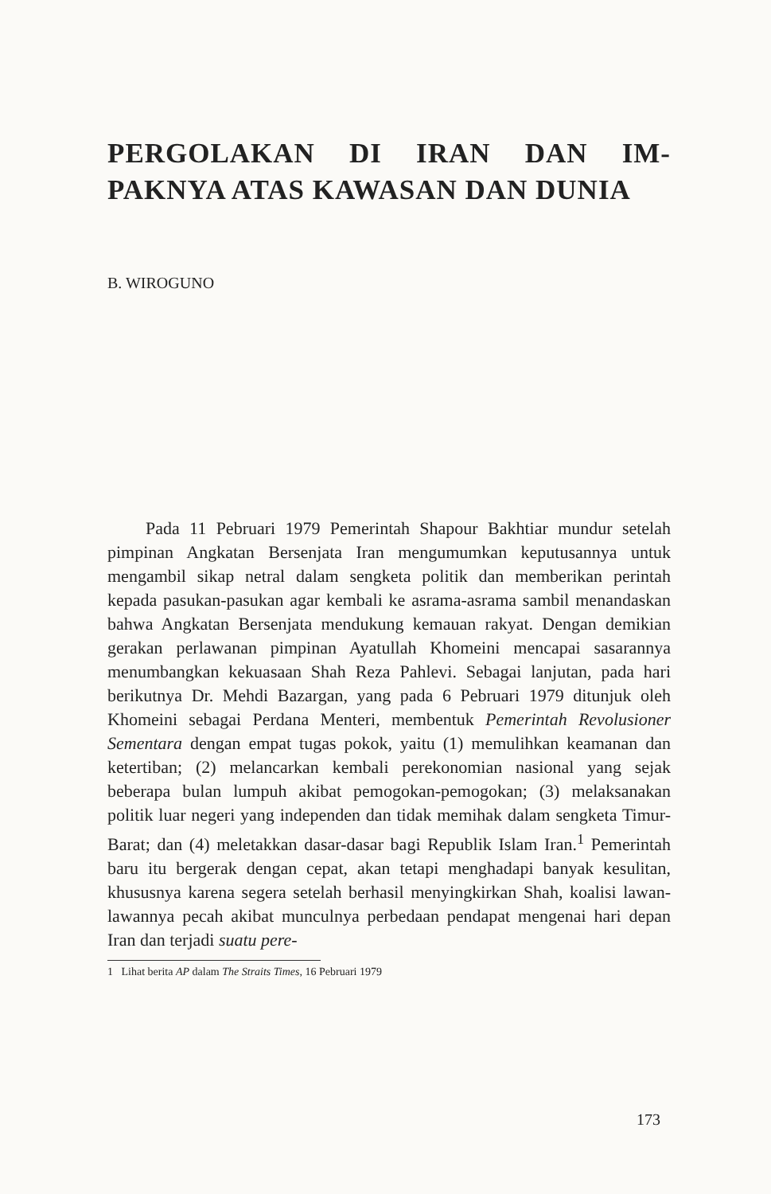PERGOLAKAN DI IRAN DAN IM-PAKNYA ATAS KAWASAN DAN DUNIA
B. WIROGUNO
Pada 11 Pebruari 1979 Pemerintah Shapour Bakhtiar mundur setelah pimpinan Angkatan Bersenjata Iran mengumumkan keputusannya untuk mengambil sikap netral dalam sengketa politik dan memberikan perintah kepada pasukan-pasukan agar kembali ke asrama-asrama sambil menandaskan bahwa Angkatan Bersenjata mendukung kemauan rakyat. Dengan demikian gerakan perlawanan pimpinan Ayatullah Khomeini mencapai sasarannya menumbangkan kekuasaan Shah Reza Pahlevi. Sebagai lanjutan, pada hari berikutnya Dr. Mehdi Bazargan, yang pada 6 Pebruari 1979 ditunjuk oleh Khomeini sebagai Perdana Menteri, membentuk Pemerintah Revolusioner Sementara dengan empat tugas pokok, yaitu (1) memulihkan keamanan dan ketertiban; (2) melancarkan kembali perekonomian nasional yang sejak beberapa bulan lumpuh akibat pemogokan-pemogokan; (3) melaksanakan politik luar negeri yang independen dan tidak memihak dalam sengketa Timur-Barat; dan (4) meletakkan dasar-dasar bagi Republik Islam Iran.<sup>1</sup> Pemerintah baru itu bergerak dengan cepat, akan tetapi menghadapi banyak kesulitan, khususnya karena segera setelah berhasil menyingkirkan Shah, koalisi lawan-lawannya pecah akibat munculnya perbedaan pendapat mengenai hari depan Iran dan terjadi suatu pere-
1 Lihat berita AP dalam The Straits Times, 16 Pebruari 1979
173